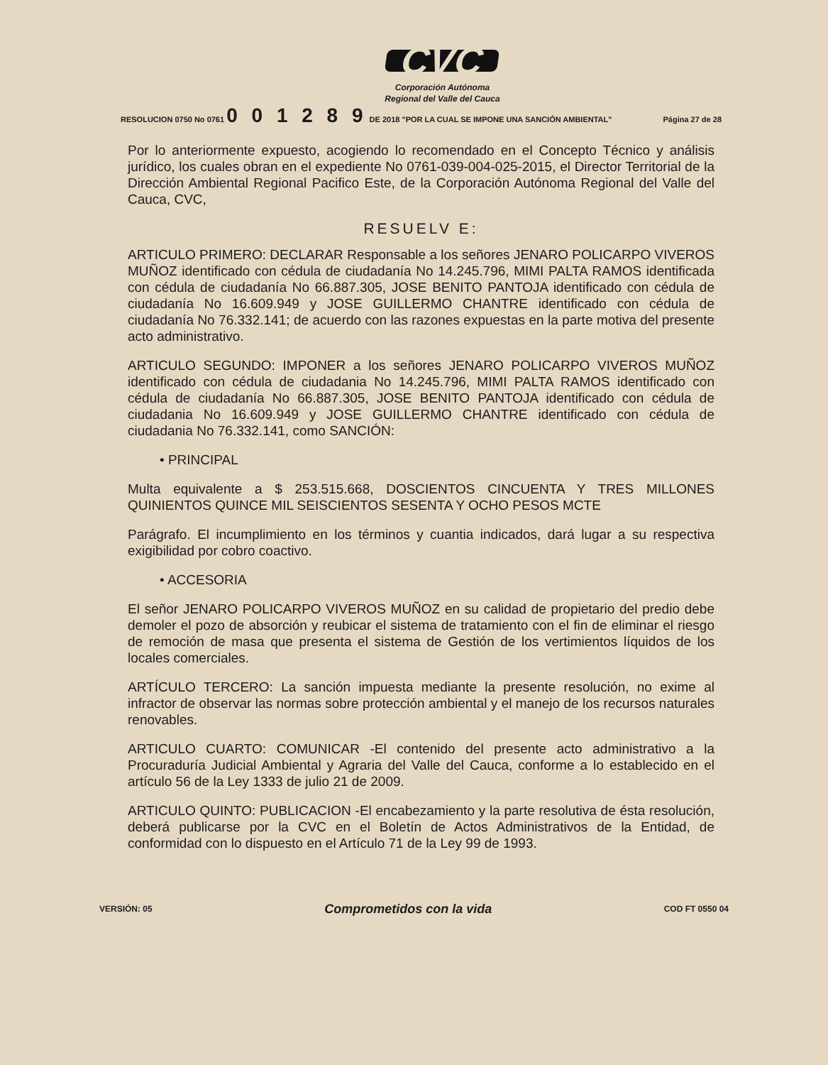CVC
Corporación Autónoma
Regional del Valle del Cauca
RESOLUCION 0750 No 0761 0 0 1 2 8 9 DE 2018 "POR LA CUAL SE IMPONE UNA SANCIÓN AMBIENTAL" Página 27 de 28
Por lo anteriormente expuesto, acogiendo lo recomendado en el Concepto Técnico y análisis jurídico, los cuales obran en el expediente No 0761-039-004-025-2015, el Director Territorial de la Dirección Ambiental Regional Pacifico Este, de la Corporación Autónoma Regional del Valle del Cauca, CVC,
RESUELV E:
ARTICULO PRIMERO: DECLARAR Responsable a los señores JENARO POLICARPO VIVEROS MUÑOZ identificado con cédula de ciudadanía No 14.245.796, MIMI PALTA RAMOS identificada con cédula de ciudadanía No 66.887.305, JOSE BENITO PANTOJA identificado con cédula de ciudadanía No 16.609.949 y JOSE GUILLERMO CHANTRE identificado con cédula de ciudadanía No 76.332.141; de acuerdo con las razones expuestas en la parte motiva del presente acto administrativo.
ARTICULO SEGUNDO: IMPONER a los señores JENARO POLICARPO VIVEROS MUÑOZ identificado con cédula de ciudadania No 14.245.796, MIMI PALTA RAMOS identificado con cédula de ciudadanía No 66.887.305, JOSE BENITO PANTOJA identificado con cédula de ciudadania No 16.609.949 y JOSE GUILLERMO CHANTRE identificado con cédula de ciudadania No 76.332.141, como SANCIÓN:
• PRINCIPAL
Multa equivalente a $ 253.515.668, DOSCIENTOS CINCUENTA Y TRES MILLONES QUINIENTOS QUINCE MIL SEISCIENTOS SESENTA Y OCHO PESOS MCTE
Parágrafo. El incumplimiento en los términos y cuantia indicados, dará lugar a su respectiva exigibilidad por cobro coactivo.
• ACCESORIA
El señor JENARO POLICARPO VIVEROS MUÑOZ en su calidad de propietario del predio debe demoler el pozo de absorción y reubicar el sistema de tratamiento con el fin de eliminar el riesgo de remoción de masa que presenta el sistema de Gestión de los vertimientos líquidos de los locales comerciales.
ARTÍCULO TERCERO: La sanción impuesta mediante la presente resolución, no exime al infractor de observar las normas sobre protección ambiental y el manejo de los recursos naturales renovables.
ARTICULO CUARTO: COMUNICAR -El contenido del presente acto administrativo a la Procuraduría Judicial Ambiental y Agraria del Valle del Cauca, conforme a lo establecido en el artículo 56 de la Ley 1333 de julio 21 de 2009.
ARTICULO QUINTO: PUBLICACION -El encabezamiento y la parte resolutiva de ésta resolución, deberá publicarse por la CVC en el Boletín de Actos Administrativos de la Entidad, de conformidad con lo dispuesto en el Artículo 71 de la Ley 99 de 1993.
VERSIÓN: 05 Comprometidos con la vida COD FT 0550 04